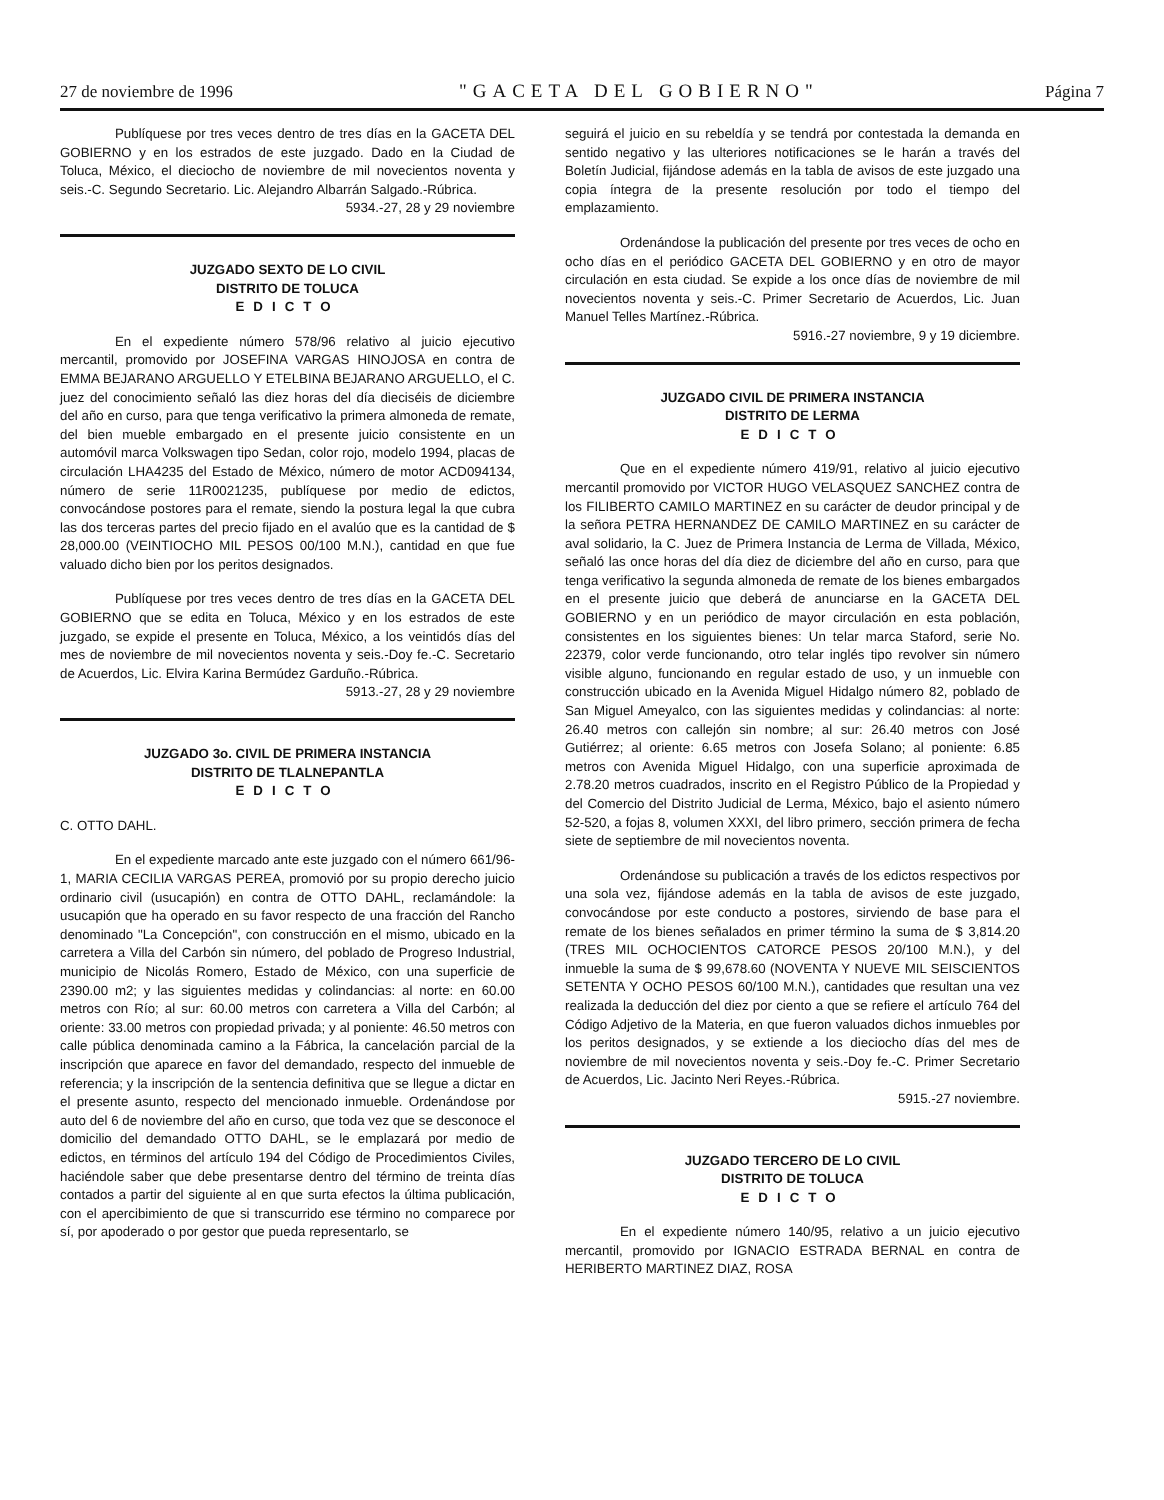27 de noviembre de 1996 "GACETA DEL GOBIERNO" Página 7
Publíquese por tres veces dentro de tres días en la GACETA DEL GOBIERNO y en los estrados de este juzgado. Dado en la Ciudad de Toluca, México, el dieciocho de noviembre de mil novecientos noventa y seis.-C. Segundo Secretario. Lic. Alejandro Albarrán Salgado.-Rúbrica.
5934.-27, 28 y 29 noviembre
JUZGADO SEXTO DE LO CIVIL
DISTRITO DE TOLUCA
EDICTO
En el expediente número 578/96 relativo al juicio ejecutivo mercantil, promovido por JOSEFINA VARGAS HINOJOSA en contra de EMMA BEJARANO ARGUELLO Y ETELBINA BEJARANO ARGUELLO, el C. juez del conocimiento señaló las diez horas del día dieciséis de diciembre del año en curso, para que tenga verificativo la primera almoneda de remate, del bien mueble embargado en el presente juicio consistente en un automóvil marca Volkswagen tipo Sedan, color rojo, modelo 1994, placas de circulación LHA4235 del Estado de México, número de motor ACD094134, número de serie 11R0021235, publíquese por medio de edictos, convocándose postores para el remate, siendo la postura legal la que cubra las dos terceras partes del precio fijado en el avalúo que es la cantidad de $ 28,000.00 (VEINTIOCHO MIL PESOS 00/100 M.N.), cantidad en que fue valuado dicho bien por los peritos designados.
Publíquese por tres veces dentro de tres días en la GACETA DEL GOBIERNO que se edita en Toluca, México y en los estrados de este juzgado, se expide el presente en Toluca, México, a los veintidós días del mes de noviembre de mil novecientos noventa y seis.-Doy fe.-C. Secretario de Acuerdos, Lic. Elvira Karina Bermúdez Garduño.-Rúbrica.
5913.-27, 28 y 29 noviembre
JUZGADO 3o. CIVIL DE PRIMERA INSTANCIA
DISTRITO DE TLALNEPANTLA
EDICTO
C. OTTO DAHL.
En el expediente marcado ante este juzgado con el número 661/96-1, MARIA CECILIA VARGAS PEREA, promovió por su propio derecho juicio ordinario civil (usucapión) en contra de OTTO DAHL, reclamándole: la usucapión que ha operado en su favor respecto de una fracción del Rancho denominado "La Concepción", con construcción en el mismo, ubicado en la carretera a Villa del Carbón sin número, del poblado de Progreso Industrial, municipio de Nicolás Romero, Estado de México, con una superficie de 2390.00 m2; y las siguientes medidas y colindancias: al norte: en 60.00 metros con Río; al sur: 60.00 metros con carretera a Villa del Carbón; al oriente: 33.00 metros con propiedad privada; y al poniente: 46.50 metros con calle pública denominada camino a la Fábrica, la cancelación parcial de la inscripción que aparece en favor del demandado, respecto del inmueble de referencia; y la inscripción de la sentencia definitiva que se llegue a dictar en el presente asunto, respecto del mencionado inmueble. Ordenándose por auto del 6 de noviembre del año en curso, que toda vez que se desconoce el domicilio del demandado OTTO DAHL, se le emplazará por medio de edictos, en términos del artículo 194 del Código de Procedimientos Civiles, haciéndole saber que debe presentarse dentro del término de treinta días contados a partir del siguiente al en que surta efectos la última publicación, con el apercibimiento de que si transcurrido ese término no comparece por sí, por apoderado o por gestor que pueda representarlo, se
seguirá el juicio en su rebeldía y se tendrá por contestada la demanda en sentido negativo y las ulteriores notificaciones se le harán a través del Boletín Judicial, fijándose además en la tabla de avisos de este juzgado una copia íntegra de la presente resolución por todo el tiempo del emplazamiento.
Ordenándose la publicación del presente por tres veces de ocho en ocho días en el periódico GACETA DEL GOBIERNO y en otro de mayor circulación en esta ciudad. Se expide a los once días de noviembre de mil novecientos noventa y seis.-C. Primer Secretario de Acuerdos, Lic. Juan Manuel Telles Martínez.-Rúbrica.
5916.-27 noviembre, 9 y 19 diciembre.
JUZGADO CIVIL DE PRIMERA INSTANCIA
DISTRITO DE LERMA
EDICTO
Que en el expediente número 419/91, relativo al juicio ejecutivo mercantil promovido por VICTOR HUGO VELASQUEZ SANCHEZ contra de los FILIBERTO CAMILO MARTINEZ en su carácter de deudor principal y de la señora PETRA HERNANDEZ DE CAMILO MARTINEZ en su carácter de aval solidario, la C. Juez de Primera Instancia de Lerma de Villada, México, señaló las once horas del día diez de diciembre del año en curso, para que tenga verificativo la segunda almoneda de remate de los bienes embargados en el presente juicio que deberá de anunciarse en la GACETA DEL GOBIERNO y en un periódico de mayor circulación en esta población, consistentes en los siguientes bienes: Un telar marca Staford, serie No. 22379, color verde funcionando, otro telar inglés tipo revolver sin número visible alguno, funcionando en regular estado de uso, y un inmueble con construcción ubicado en la Avenida Miguel Hidalgo número 82, poblado de San Miguel Ameyalco, con las siguientes medidas y colindancias: al norte: 26.40 metros con callejón sin nombre; al sur: 26.40 metros con José Gutiérrez; al oriente: 6.65 metros con Josefa Solano; al poniente: 6.85 metros con Avenida Miguel Hidalgo, con una superficie aproximada de 2.78.20 metros cuadrados, inscrito en el Registro Público de la Propiedad y del Comercio del Distrito Judicial de Lerma, México, bajo el asiento número 52-520, a fojas 8, volumen XXXI, del libro primero, sección primera de fecha siete de septiembre de mil novecientos noventa.
Ordenándose su publicación a través de los edictos respectivos por una sola vez, fijándose además en la tabla de avisos de este juzgado, convocándose por este conducto a postores, sirviendo de base para el remate de los bienes señalados en primer término la suma de $ 3,814.20 (TRES MIL OCHOCIENTOS CATORCE PESOS 20/100 M.N.), y del inmueble la suma de $ 99,678.60 (NOVENTA Y NUEVE MIL SEISCIENTOS SETENTA Y OCHO PESOS 60/100 M.N.), cantidades que resultan una vez realizada la deducción del diez por ciento a que se refiere el artículo 764 del Código Adjetivo de la Materia, en que fueron valuados dichos inmuebles por los peritos designados, y se extiende a los dieciocho días del mes de noviembre de mil novecientos noventa y seis.-Doy fe.-C. Primer Secretario de Acuerdos, Lic. Jacinto Neri Reyes.-Rúbrica.
5915.-27 noviembre.
JUZGADO TERCERO DE LO CIVIL
DISTRITO DE TOLUCA
EDICTO
En el expediente número 140/95, relativo a un juicio ejecutivo mercantil, promovido por IGNACIO ESTRADA BERNAL en contra de HERIBERTO MARTINEZ DIAZ, ROSA